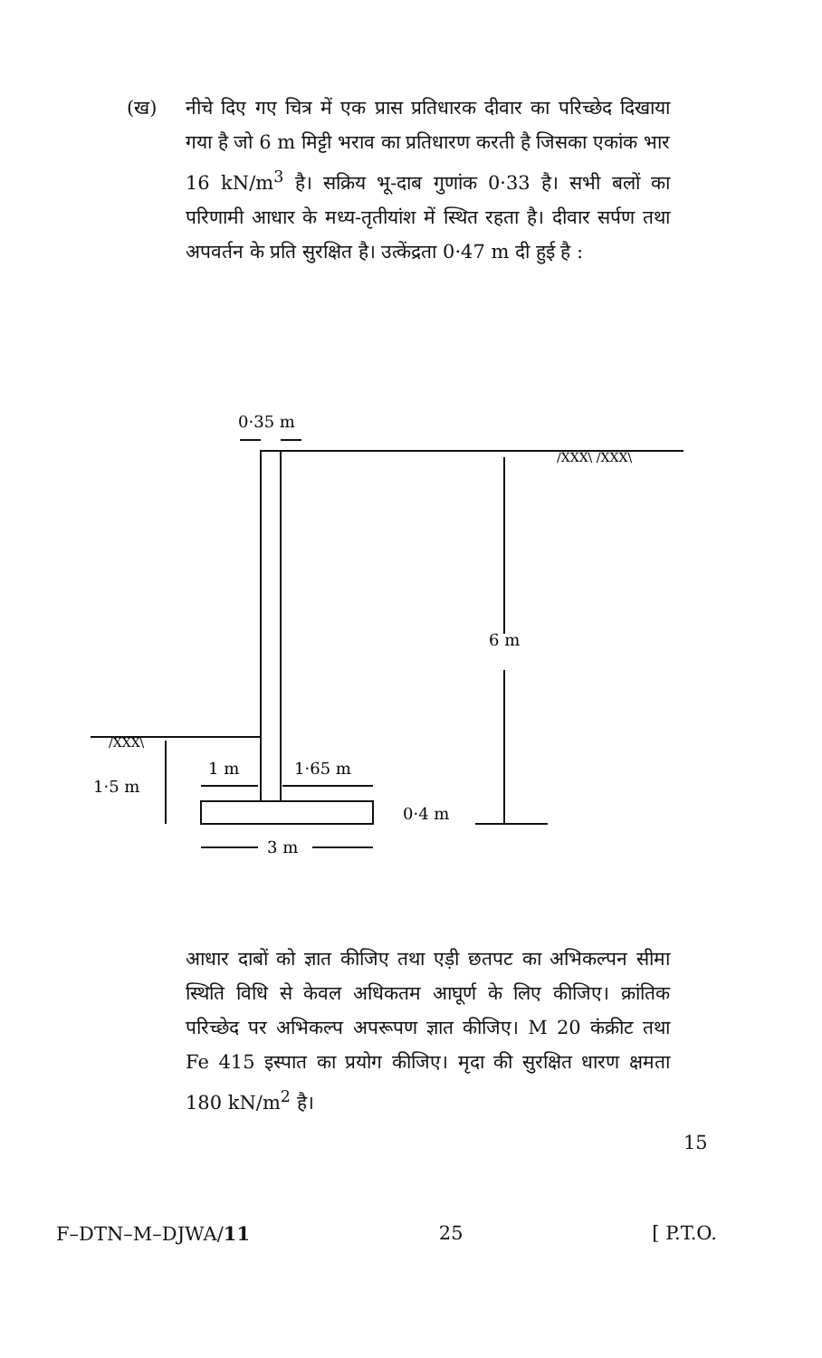(ख)
नीचे दिए गए चित्र में एक प्रास प्रतिधारक दीवार का परिच्छेद दिखाया गया है जो 6 m मिट्टी भराव का प्रतिधारण करती है जिसका एकांक भार 16 kN/m<sup>3</sup> है। सक्रिय भू-दाब गुणांक 0·33 है। सभी बलों का परिणामी आधार के मध्य-तृतीयांश में स्थित रहता है। दीवार सर्पण तथा अपवर्तन के प्रति सुरक्षित है। उत्केंद्रता 0·47 m दी हुई है :
0·35 m
6 m
1·5 m
1 m
1·65 m
0·4 m
3 m
/XXX\ /XXX\
/XXX\
आधार दाबों को ज्ञात कीजिए तथा एड़ी छतपट का अभिकल्पन सीमा स्थिति विधि से केवल अधिकतम आघूर्ण के लिए कीजिए। क्रांतिक परिच्छेद पर अभिकल्प अपरूपण ज्ञात कीजिए। M 20 कंक्रीट तथा Fe 415 इस्पात का प्रयोग कीजिए। मृदा की सुरक्षित धारण क्षमता 180 kN/m<sup>2</sup> है।
15
F–DTN–M–DJWA/11 25 [ P.T.O.